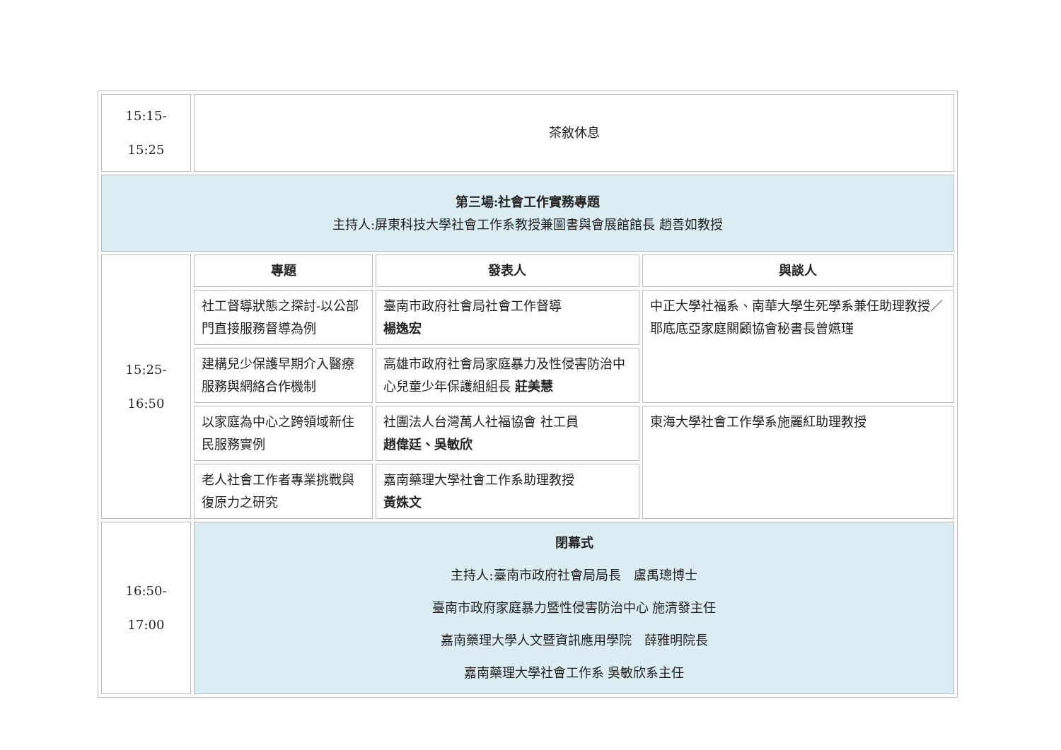| 15:15- 15:25 | 茶敘休息 | | |
| 第三場:社會工作實務專題 主持人:屏東科技大學社會工作系教授兼圖書與會展館館長 趙善如教授 | | | |
| 15:25- 16:50 | 專題 | 發表人 | 與談人 |
| | 社工督導狀態之探討-以公部門直接服務督導為例 | 臺南市政府社會局社會工作督導 楊逸宏 | 中正大學社福系、南華大學生死學系兼任助理教授／耶底底亞家庭關顧協會秘書長曾嬿瑾 |
| | 建構兒少保護早期介入醫療服務與網絡合作機制 | 高雄市政府社會局家庭暴力及性侵害防治中心兒童少年保護組組長 莊美慧 | |
| | 以家庭為中心之跨領域新住民服務實例 | 社團法人台灣萬人社福協會 社工員 趙偉廷、吳敏欣 | 東海大學社會工作學系施麗紅助理教授 |
| | 老人社會工作者專業挑戰與復原力之研究 | 嘉南藥理大學社會工作系助理教授 黃姝文 | |
| 16:50- 17:00 | 閉幕式 主持人:臺南市政府社會局局長 盧禹璁博士 臺南市政府家庭暴力暨性侵害防治中心 施清發主任 嘉南藥理大學人文暨資訊應用學院 薛雅明院長 嘉南藥理大學社會工作系 吳敏欣系主任 | | |